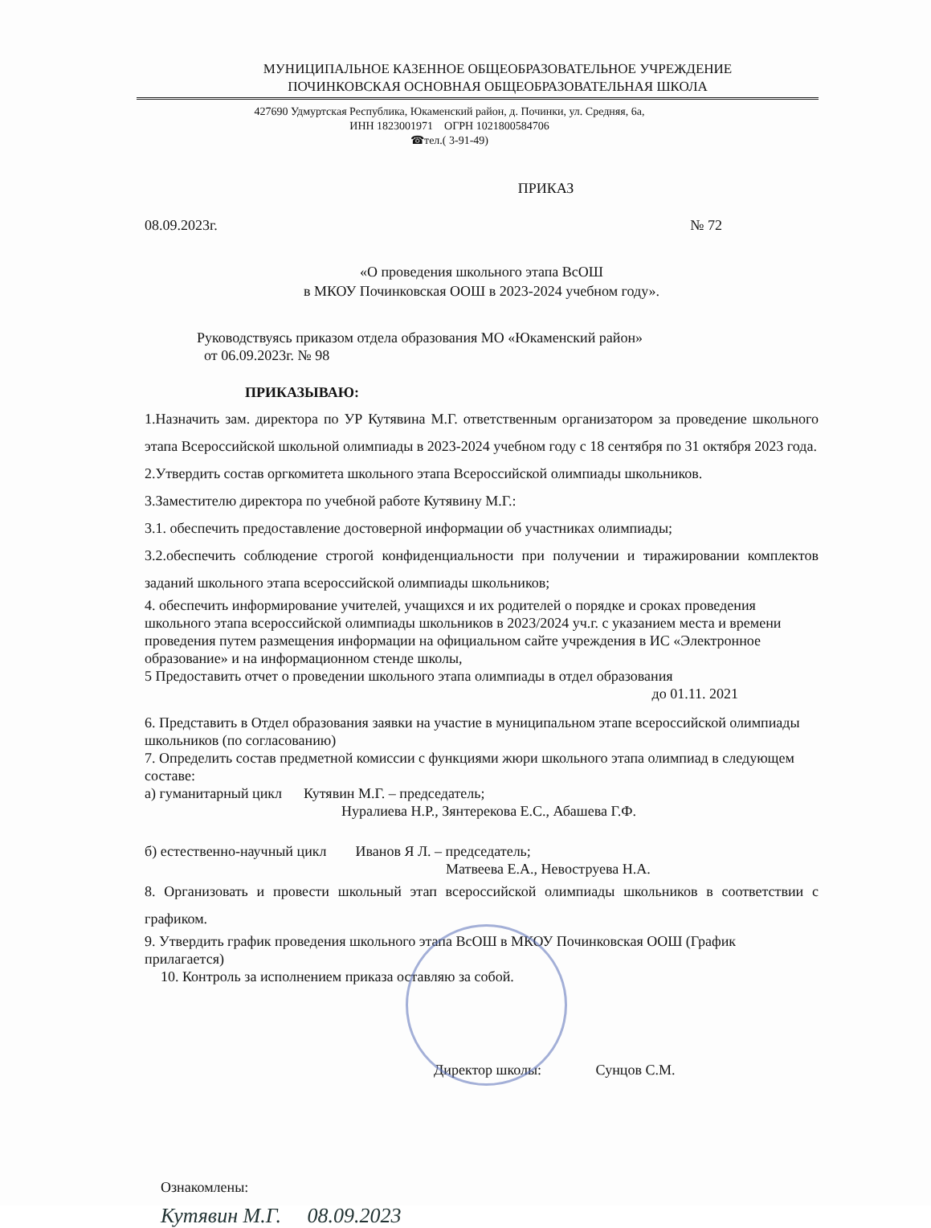МУНИЦИПАЛЬНОЕ КАЗЕННОЕ ОБЩЕОБРАЗОВАТЕЛЬНОЕ УЧРЕЖДЕНИЕ
ПОЧИНКОВСКАЯ ОСНОВНАЯ ОБЩЕОБРАЗОВАТЕЛЬНАЯ ШКОЛА
427690 Удмуртская Республика, Юкаменский район, д. Починки, ул. Средняя, 6а,
ИНН 1823001971 ОГРН 1021800584706
☎тел.( 3-91-49)
ПРИКАЗ
08.09.2023г. № 72
«О проведения школьного этапа ВсОШ
в МКОУ Починковская ООШ в 2023-2024 учебном году».
Руководствуясь приказом отдела образования МО «Юкаменский район»
от 06.09.2023г. № 98
ПРИКАЗЫВАЮ:
1.Назначить зам. директора по УР Кутявина М.Г. ответственным организатором за проведение школьного этапа Всероссийской школьной олимпиады в 2023-2024 учебном году с 18 сентября по 31 октября 2023 года.
2.Утвердить состав оргкомитета школьного этапа Всероссийской олимпиады школьников.
3.Заместителю директора по учебной работе Кутявину М.Г.:
3.1. обеспечить предоставление достоверной информации об участниках олимпиады;
3.2.обеспечить соблюдение строгой конфиденциальности при получении и тиражировании комплектов заданий школьного этапа всероссийской олимпиады школьников;
4. обеспечить информирование учителей, учащихся и их родителей о порядке и сроках проведения школьного этапа всероссийской олимпиады школьников в 2023/2024 уч.г. с указанием места и времени проведения путем размещения информации на официальном сайте учреждения в ИС «Электронное образование» и на информационном стенде школы,
5 Предоставить отчет о проведении школьного этапа олимпиады в отдел образования
до 01.11. 2021
6. Представить в Отдел образования заявки на участие в муниципальном этапе всероссийской олимпиады школьников (по согласованию)
7. Определить состав предметной комиссии с функциями жюри школьного этапа олимпиад в следующем составе:
а) гуманитарный цикл Кутявин М.Г. – председатель;
Нуралиева Н.Р., Зянтерекова Е.С., Абашева Г.Ф.
б) естественно-научный цикл Иванов Я Л. – председатель;
Матвеева Е.А., Невоструева Н.А.
8. Организовать и провести школьный этап всероссийской олимпиады школьников в соответствии с графиком.
9. Утвердить график проведения школьного этапа ВсОШ в МКОУ Починковская ООШ (График прилагается)
10. Контроль за исполнением приказа оставляю за собой.
Директор школы: Сунцов С.М.
Ознакомлены:
Кутявин М.Г. 08.09.2023